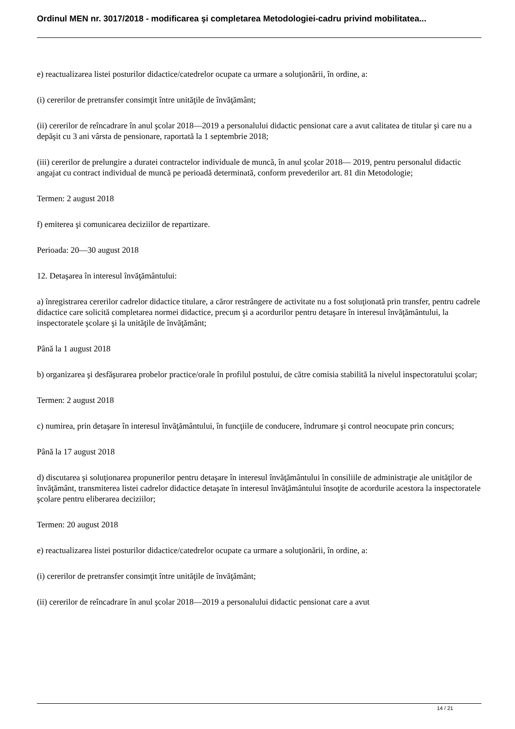Ordinul MEN nr. 3017/2018 - modificarea şi completarea Metodologiei-cadru privind mobilitatea...
e) reactualizarea listei posturilor didactice/catedrelor ocupate ca urmare a soluţionării, în ordine, a:
(i) cererilor de pretransfer consimţit între unităţile de învăţământ;
(ii) cererilor de reîncadrare în anul şcolar 2018—2019 a personalului didactic pensionat care a avut calitatea de titular şi care nu a depăşit cu 3 ani vârsta de pensionare, raportată la 1 septembrie 2018;
(iii) cererilor de prelungire a duratei contractelor individuale de muncă, în anul şcolar 2018— 2019, pentru personalul didactic angajat cu contract individual de muncă pe perioadă determinată, conform prevederilor art. 81 din Metodologie;
Termen: 2 august 2018
f) emiterea şi comunicarea deciziilor de repartizare.
Perioada: 20—30 august 2018
12. Detaşarea în interesul învăţământului:
a) înregistrarea cererilor cadrelor didactice titulare, a căror restrângere de activitate nu a fost soluţionată prin transfer, pentru cadrele didactice care solicită completarea normei didactice, precum şi a acordurilor pentru detaşare în interesul învăţământului, la inspectoratele şcolare şi la unităţile de învăţământ;
Până la 1 august 2018
b) organizarea şi desfăşurarea probelor practice/orale în profilul postului, de către comisia stabilită la nivelul inspectoratului şcolar;
Termen: 2 august 2018
c) numirea, prin detaşare în interesul învăţământului, în funcţiile de conducere, îndrumare şi control neocupate prin concurs;
Până la 17 august 2018
d) discutarea şi soluţionarea propunerilor pentru detaşare în interesul învăţământului în consiliile de administraţie ale unităţilor de învăţământ, transmiterea listei cadrelor didactice detaşate în interesul învăţământului însoţite de acordurile acestora la inspectoratele şcolare pentru eliberarea deciziilor;
Termen: 20 august 2018
e) reactualizarea listei posturilor didactice/catedrelor ocupate ca urmare a soluţionării, în ordine, a:
(i) cererilor de pretransfer consimţit între unităţile de învăţământ;
(ii) cererilor de reîncadrare în anul şcolar 2018—2019 a personalului didactic pensionat care a avut
14 / 21